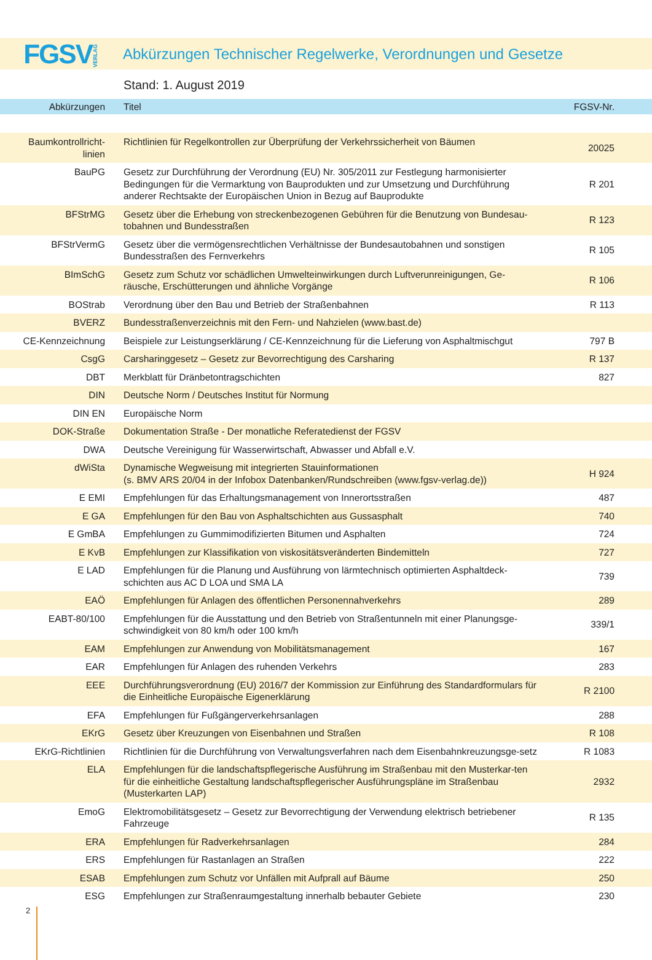FGSVVERLAG
Abkürzungen Technischer Regelwerke, Verordnungen und Gesetze
Stand: 1. August 2019
| Abkürzungen | Titel | FGSV-Nr. |
| --- | --- | --- |
| Baumkontrollricht- linien | Richtlinien für Regelkontrollen zur Überprüfung der Verkehrssicherheit von Bäumen | 20025 |
| BauPG | Gesetz zur Durchführung der Verordnung (EU) Nr. 305/2011 zur Festlegung harmonisierter Bedingungen für die Vermarktung von Bauprodukten und zur Umsetzung und Durchführung anderer Rechtsakte der Europäischen Union in Bezug auf Bauprodukte | R 201 |
| BFStrMG | Gesetz über die Erhebung von streckenbezogenen Gebühren für die Benutzung von Bundesau-tobahnen und Bundesstraßen | R 123 |
| BFStrVermG | Gesetz über die vermögensrechtlichen Verhältnisse der Bundesautobahnen und sonstigen Bundesstraßen des Fernverkehrs | R 105 |
| BImSchG | Gesetz zum Schutz vor schädlichen Umwelteinwirkungen durch Luftverunreinigungen, Ge-räusche, Erschütterungen und ähnliche Vorgänge | R 106 |
| BOStrab | Verordnung über den Bau und Betrieb der Straßenbahnen | R 113 |
| BVERZ | Bundesstraßenverzeichnis mit den Fern- und Nahzielen (www.bast.de) | |
| CE-Kennzeichnung | Beispiele zur Leistungserklärung / CE-Kennzeichnung für die Lieferung von Asphaltmischgut | 797 B |
| CsgG | Carsharinggesetz – Gesetz zur Bevorrechtigung des Carsharing | R 137 |
| DBT | Merkblatt für Dränbetontragschichten | 827 |
| DIN | Deutsche Norm / Deutsches Institut für Normung | |
| DIN EN | Europäische Norm | |
| DOK-Straße | Dokumentation Straße - Der monatliche Referatedienst der FGSV | |
| DWA | Deutsche Vereinigung für Wasserwirtschaft, Abwasser und Abfall e.V. | |
| dWiSta | Dynamische Wegweisung mit integrierten Stauinformationen (s. BMV ARS 20/04 in der Infobox Datenbanken/Rundschreiben (www.fgsv-verlag.de)) | H 924 |
| E EMI | Empfehlungen für das Erhaltungsmanagement von Innerortsstraßen | 487 |
| E GA | Empfehlungen für den Bau von Asphaltschichten aus Gussasphalt | 740 |
| E GmBA | Empfehlungen zu Gummimodifizierten Bitumen und Asphalten | 724 |
| E KvB | Empfehlungen zur Klassifikation von viskositätsveränderten Bindemitteln | 727 |
| E LAD | Empfehlungen für die Planung und Ausführung von lärmtechnisch optimierten Asphaltdeck-schichten aus AC D LOA und SMA LA | 739 |
| EAÖ | Empfehlungen für Anlagen des öffentlichen Personennahverkehrs | 289 |
| EABT-80/100 | Empfehlungen für die Ausstattung und den Betrieb von Straßentunneln mit einer Planungsge-schwindigkeit von 80 km/h oder 100 km/h | 339/1 |
| EAM | Empfehlungen zur Anwendung von Mobilitätsmanagement | 167 |
| EAR | Empfehlungen für Anlagen des ruhenden Verkehrs | 283 |
| EEE | Durchführungsverordnung (EU) 2016/7 der Kommission zur Einführung des Standardformulars für die Einheitliche Europäische Eigenerklärung | R 2100 |
| EFA | Empfehlungen für Fußgängerverkehrsanlagen | 288 |
| EKrG | Gesetz über Kreuzungen von Eisenbahnen und Straßen | R 108 |
| EKrG-Richtlinien | Richtlinien für die Durchführung von Verwaltungsverfahren nach dem Eisenbahnkreuzungsge-setz | R 1083 |
| ELA | Empfehlungen für die landschaftspflegerische Ausführung im Straßenbau mit den Musterkar-ten für die einheitliche Gestaltung landschaftspflegerischer Ausführungspläne im Straßenbau (Musterkarten LAP) | 2932 |
| EmoG | Elektromobilitätsgesetz – Gesetz zur Bevorrechtigung der Verwendung elektrisch betriebener Fahrzeuge | R 135 |
| ERA | Empfehlungen für Radverkehrsanlagen | 284 |
| ERS | Empfehlungen für Rastanlagen an Straßen | 222 |
| ESAB | Empfehlungen zum Schutz vor Unfällen mit Aufprall auf Bäume | 250 |
| ESG | Empfehlungen zur Straßenraumgestaltung innerhalb bebauter Gebiete | 230 |
2